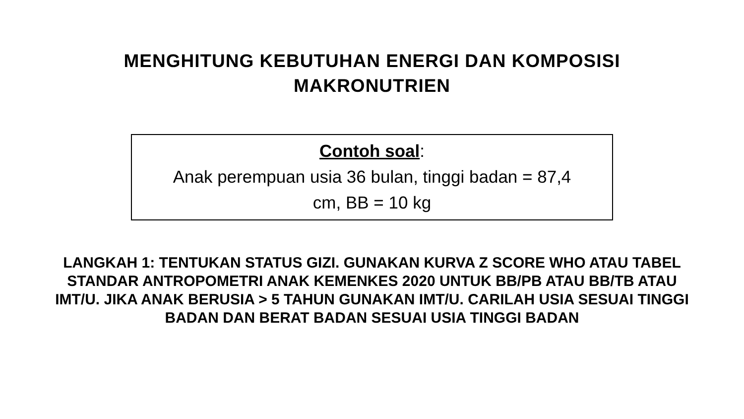MENGHITUNG KEBUTUHAN ENERGI DAN KOMPOSISI
MAKRONUTRIEN
Contoh soal:
Anak perempuan usia 36 bulan, tinggi badan = 87,4
cm, BB = 10 kg
LANGKAH 1: TENTUKAN STATUS GIZI. GUNAKAN KURVA Z SCORE WHO ATAU TABEL STANDAR ANTROPOMETRI ANAK KEMENKES 2020 UNTUK BB/PB ATAU BB/TB ATAU IMT/U. JIKA ANAK BERUSIA > 5 TAHUN GUNAKAN IMT/U. CARILAH USIA SESUAI TINGGI BADAN DAN BERAT BADAN SESUAI USIA TINGGI BADAN